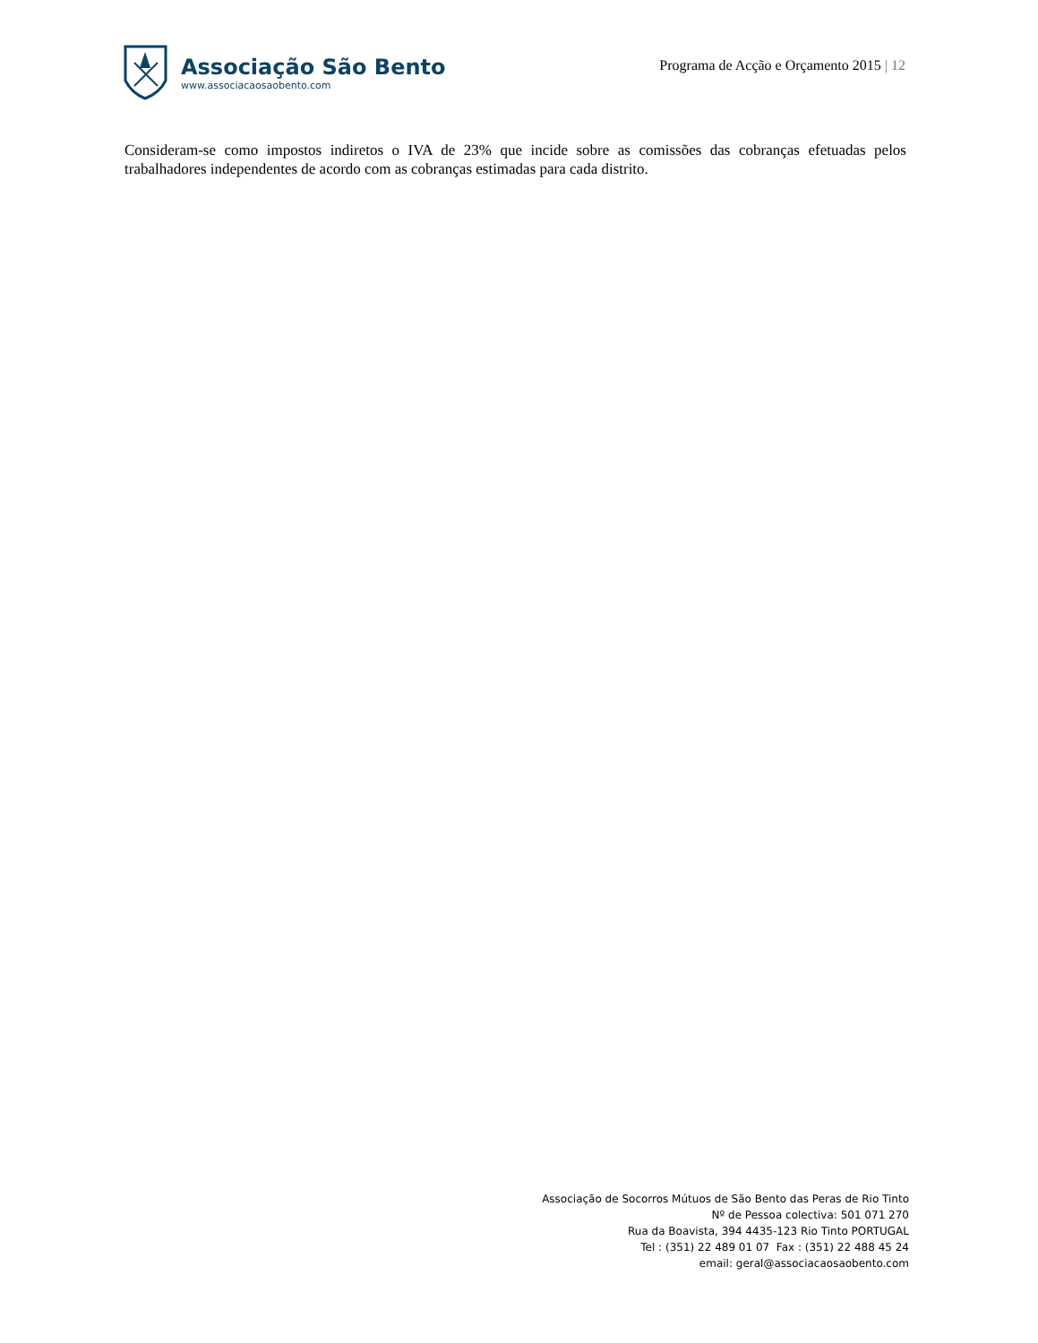Associação São Bento
www.associacaosaobento.com
Programa de Acção e Orçamento 2015 | 12
Consideram-se como impostos indiretos o IVA de 23% que incide sobre as comissões das cobranças efetuadas pelos trabalhadores independentes de acordo com as cobranças estimadas para cada distrito.
Associação de Socorros Mútuos de São Bento das Peras de Rio Tinto
Nº de Pessoa colectiva: 501 071 270
Rua da Boavista, 394 4435-123 Rio Tinto PORTUGAL
Tel : (351) 22 489 01 07 Fax : (351) 22 488 45 24
email: geral@associacaosaobento.com